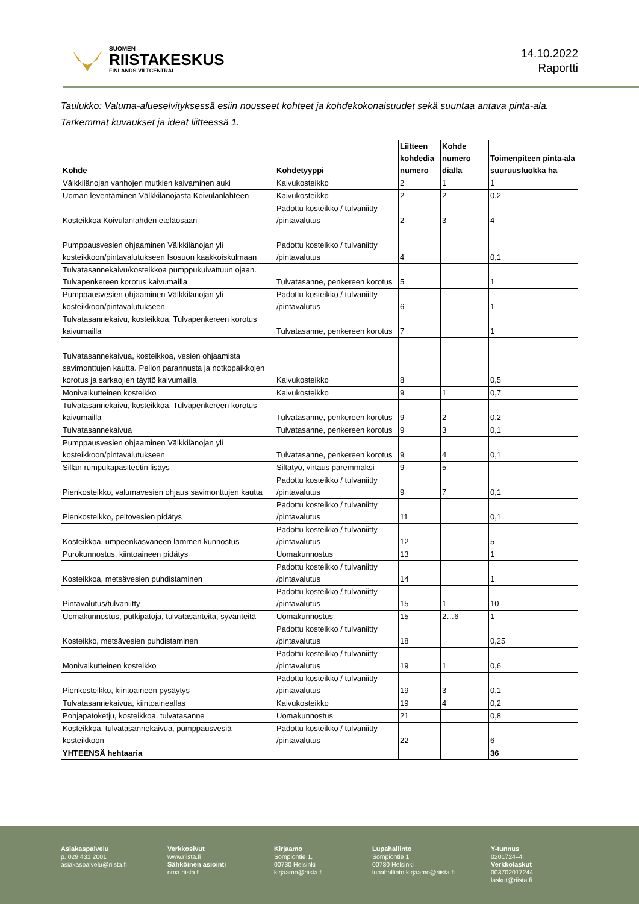SUOMEN
RIISTAKESKUS
FINLANDS VILTCENTRAL
14.10.2022
Raportti
Taulukko: Valuma-alueselvityksessä esiin nousseet kohteet ja kohdekokonaisuudet sekä suuntaa antava pinta-ala. Tarkemmat kuvaukset ja ideat liitteessä 1.
| Kohde | Kohdetyyppi | Liitteen kohdedia numero | Kohde numero dialla | Toimenpiteen pinta-ala suuruusluokka ha |
| --- | --- | --- | --- | --- |
| Välkkilänojan vanhojen mutkien kaivaminen auki | Kaivukosteikko | 2 | 1 | 1 |
| Uoman leventäminen Välkkilänojasta Koivulanlahteen | Kaivukosteikko | 2 | 2 | 0,2 |
| Kosteikkoa Koivulanlahden eteläosaan | Padottu kosteikko / tulvaniitty /pintavalutus | 2 | 3 | 4 |
| Pumppausvesien ohjaaminen Välkkilänojan yli kosteikkoon/pintavalutukseen Isosuon kaakkoiskulmaan | Padottu kosteikko / tulvaniitty /pintavalutus | 4 | | 0,1 |
| Tulvatasannekaivu/kosteikkoa pumppukuivattuun ojaan. Tulvapenkereen korotus kaivumailla | Tulvatasanne, penkereen korotus | 5 | | 1 |
| Pumppausvesien ohjaaminen Välkkilänojan yli kosteikkoon/pintavalutukseen | Padottu kosteikko / tulvaniitty /pintavalutus | 6 | | 1 |
| Tulvatasannekaivu, kosteikkoa. Tulvapenkereen korotus kaivumailla | Tulvatasanne, penkereen korotus | 7 | | 1 |
| Tulvatasannekaivua, kosteikkoa, vesien ohjaamista savimonttujen kautta. Pellon parannusta ja notkopaikkojen korotus ja sarkaojien täyttö kaivumailla | Kaivukosteikko | 8 | | 0,5 |
| Monivaikutteinen kosteikko | Kaivukosteikko | 9 | 1 | 0,7 |
| Tulvatasannekaivu, kosteikkoa. Tulvapenkereen korotus kaivumailla | Tulvatasanne, penkereen korotus | 9 | 2 | 0,2 |
| Tulvatasannekaivua | Tulvatasanne, penkereen korotus | 9 | 3 | 0,1 |
| Pumppausvesien ohjaaminen Välkkilänojan yli kosteikkoon/pintavalutukseen | Tulvatasanne, penkereen korotus | 9 | 4 | 0,1 |
| Sillan rumpukapasiteetin lisäys | Siltatyö, virtaus paremmaksi | 9 | 5 | |
| Pienkosteikko, valumavesien ohjaus savimonttujen kautta | Padottu kosteikko / tulvaniitty /pintavalutus | 9 | 7 | 0,1 |
| Pienkosteikko, peltovesien pidätys | Padottu kosteikko / tulvaniitty /pintavalutus | 11 | | 0,1 |
| Kosteikkoa, umpeenkasvaneen lammen kunnostus | Padottu kosteikko / tulvaniitty /pintavalutus | 12 | | 5 |
| Purokunnostus, kiintoaineen pidätys | Uomakunnostus | 13 | | 1 |
| Kosteikkoa, metsävesien puhdistaminen | Padottu kosteikko / tulvaniitty /pintavalutus | 14 | | 1 |
| Pintavalutus/tulvaniitty | Padottu kosteikko / tulvaniitty /pintavalutus | 15 | 1 | 10 |
| Uomakunnostus, putkipatoja, tulvatasanteita, syvänteitä | Uomakunnostus | 15 | 2…6 | 1 |
| Kosteikko, metsävesien puhdistaminen | Padottu kosteikko / tulvaniitty /pintavalutus | 18 | | 0,25 |
| Monivaikutteinen kosteikko | Padottu kosteikko / tulvaniitty /pintavalutus | 19 | 1 | 0,6 |
| Pienkosteikko, kiintoaineen pysäytys | Padottu kosteikko / tulvaniitty /pintavalutus | 19 | 3 | 0,1 |
| Tulvatasannekaivua, kiintoaineallas | Kaivukosteikko | 19 | 4 | 0,2 |
| Pohjapatoketju, kosteikkoa, tulvatasanne | Uomakunnostus | 21 | | 0,8 |
| Kosteikkoa, tulvatasannekaivua, pumppausvesiä kosteikkoon | Padottu kosteikko / tulvaniitty /pintavalutus | 22 | | 6 |
| YHTEENSÄ hehtaaria | | | | 36 |
Asiakaspalvelu
p. 029 431 2001
asiakaspalvelu@riista.fi
Verkkosivut
www.riista.fi
Sähköinen asiointi
oma.riista.fi
Kirjaamo
Sompiontie 1,
00730 Helsinki
kirjaamo@riista.fi
Lupahallinto
Sompiontie 1
00730 Helsinki
lupahallinto.kirjaamo@riista.fi
Y-tunnus
0201724–4
Verkkolaskut
003702017244
laskut@riista.fi